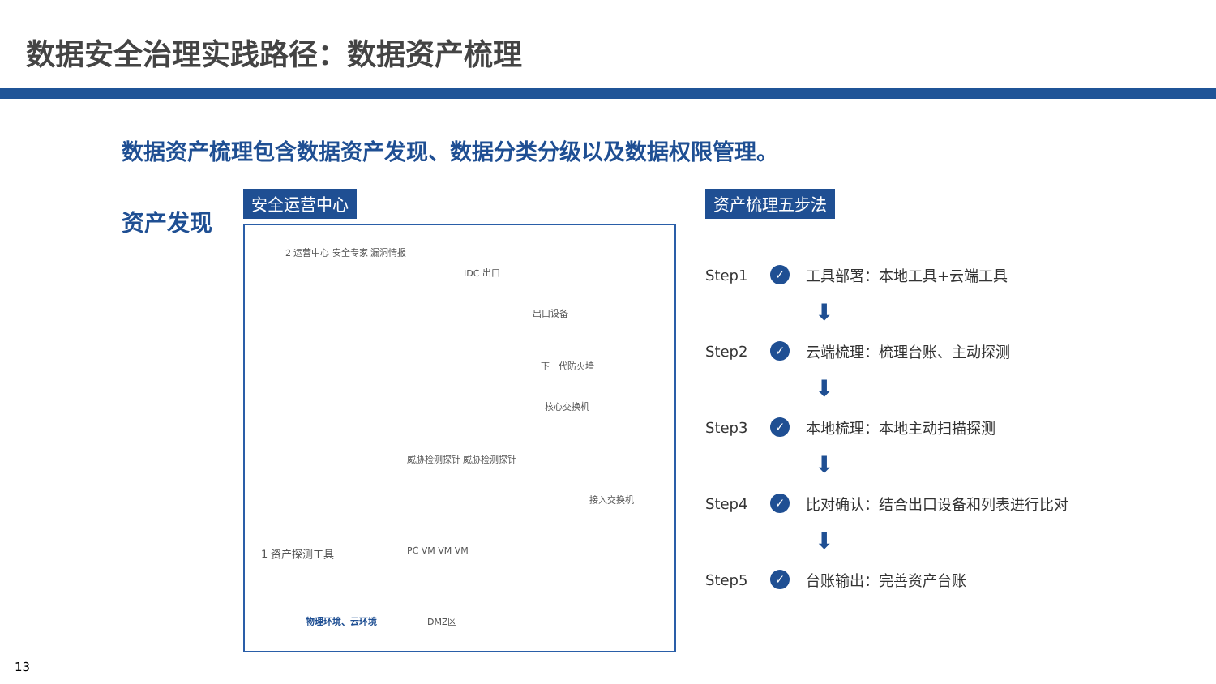数据安全治理实践路径：数据资产梳理
数据资产梳理包含数据资产发现、数据分类分级以及数据权限管理。
资产发现
安全运营中心
2 运营中心 安全专家 漏洞情报
IDC 出口
出口设备
下一代防火墙
核心交换机
威胁检测探针 威胁检测探针
接入交换机
PC VM VM VM
1 资产探测工具
DMZ区
物理环境、云环境
资产梳理五步法
Step1 ✓ 工具部署：本地工具+云端工具
⬇
Step2 ✓ 云端梳理：梳理台账、主动探测
⬇
Step3 ✓ 本地梳理：本地主动扫描探测
⬇
Step4 ✓ 比对确认：结合出口设备和列表进行比对
⬇
Step5 ✓ 台账输出：完善资产台账
13